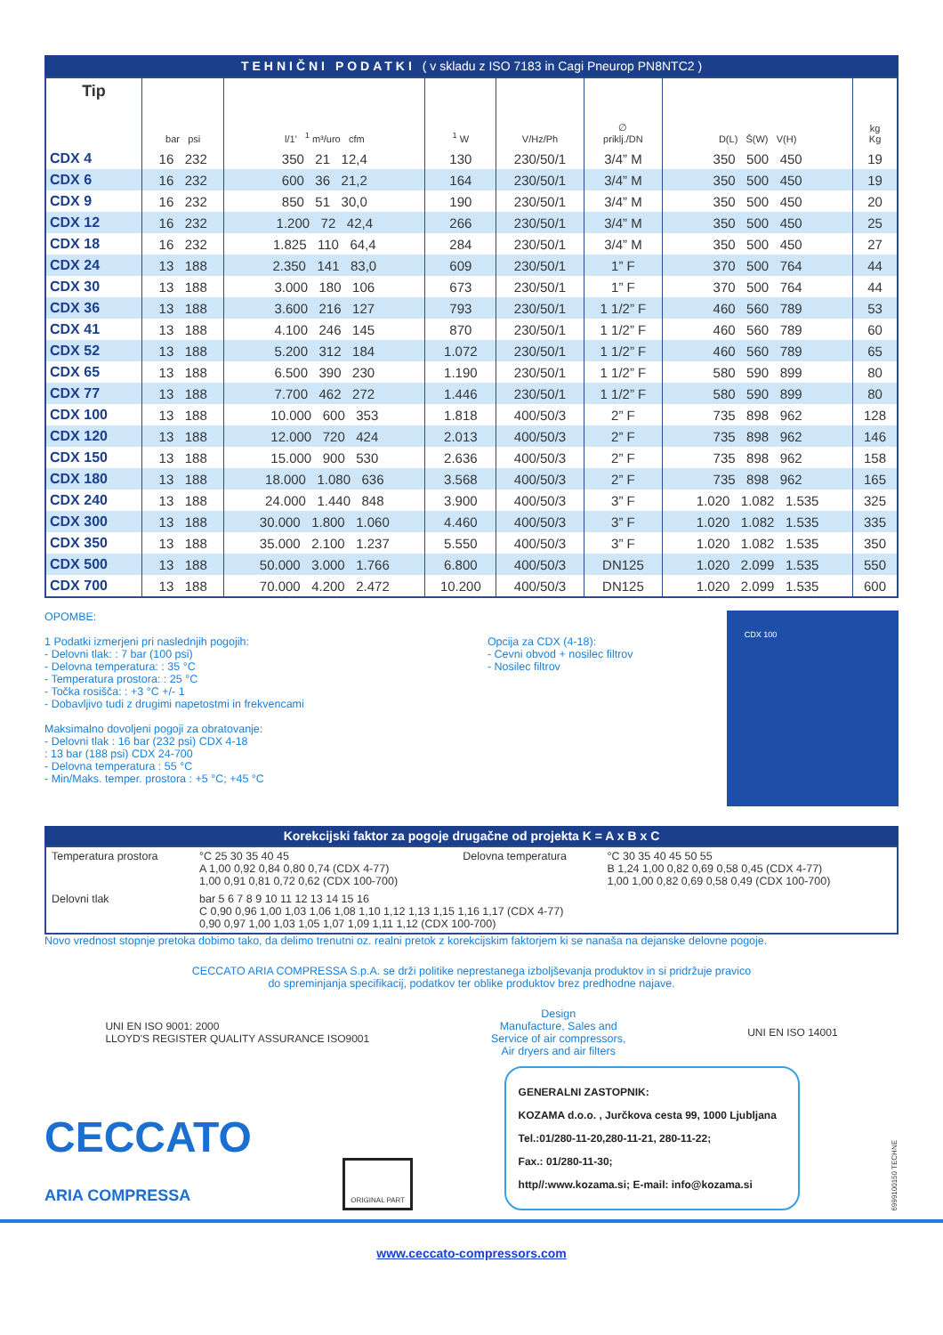TEHNIČNI PODATKI ( v skladu z ISO 7183 in Cagi Pneurop PN8NTC2 )
| Tip | bar psi | l/1’ <sup>1</sup> m³/uro cfm | <sup>1</sup> W | V/Hz/Ph | ∅ priklj./DN | D(L) Š(W) V(H) | kg Kg |
| --- | --- | --- | --- | --- | --- | --- | --- |
| CDX 4 | 16 232 | 350 21 12,4 | 130 | 230/50/1 | 3/4” M | 350 500 450 | 19 |
| CDX 6 | 16 232 | 600 36 21,2 | 164 | 230/50/1 | 3/4” M | 350 500 450 | 19 |
| CDX 9 | 16 232 | 850 51 30,0 | 190 | 230/50/1 | 3/4” M | 350 500 450 | 20 |
| CDX 12 | 16 232 | 1.200 72 42,4 | 266 | 230/50/1 | 3/4” M | 350 500 450 | 25 |
| CDX 18 | 16 232 | 1.825 110 64,4 | 284 | 230/50/1 | 3/4” M | 350 500 450 | 27 |
| CDX 24 | 13 188 | 2.350 141 83,0 | 609 | 230/50/1 | 1” F | 370 500 764 | 44 |
| CDX 30 | 13 188 | 3.000 180 106 | 673 | 230/50/1 | 1” F | 370 500 764 | 44 |
| CDX 36 | 13 188 | 3.600 216 127 | 793 | 230/50/1 | 1 1/2” F | 460 560 789 | 53 |
| CDX 41 | 13 188 | 4.100 246 145 | 870 | 230/50/1 | 1 1/2” F | 460 560 789 | 60 |
| CDX 52 | 13 188 | 5.200 312 184 | 1.072 | 230/50/1 | 1 1/2” F | 460 560 789 | 65 |
| CDX 65 | 13 188 | 6.500 390 230 | 1.190 | 230/50/1 | 1 1/2” F | 580 590 899 | 80 |
| CDX 77 | 13 188 | 7.700 462 272 | 1.446 | 230/50/1 | 1 1/2” F | 580 590 899 | 80 |
| CDX 100 | 13 188 | 10.000 600 353 | 1.818 | 400/50/3 | 2” F | 735 898 962 | 128 |
| CDX 120 | 13 188 | 12.000 720 424 | 2.013 | 400/50/3 | 2” F | 735 898 962 | 146 |
| CDX 150 | 13 188 | 15.000 900 530 | 2.636 | 400/50/3 | 2” F | 735 898 962 | 158 |
| CDX 180 | 13 188 | 18.000 1.080 636 | 3.568 | 400/50/3 | 2” F | 735 898 962 | 165 |
| CDX 240 | 13 188 | 24.000 1.440 848 | 3.900 | 400/50/3 | 3” F | 1.020 1.082 1.535 | 325 |
| CDX 300 | 13 188 | 30.000 1.800 1.060 | 4.460 | 400/50/3 | 3” F | 1.020 1.082 1.535 | 335 |
| CDX 350 | 13 188 | 35.000 2.100 1.237 | 5.550 | 400/50/3 | 3” F | 1.020 1.082 1.535 | 350 |
| CDX 500 | 13 188 | 50.000 3.000 1.766 | 6.800 | 400/50/3 | DN125 | 1.020 2.099 1.535 | 550 |
| CDX 700 | 13 188 | 70.000 4.200 2.472 | 10.200 | 400/50/3 | DN125 | 1.020 2.099 1.535 | 600 |
OPOMBE:
1 Podatki izmerjeni pri naslednjih pogojih:
- Delovni tlak: : 7 bar (100 psi)
- Delovna temperatura: : 35 °C
- Temperatura prostora: : 25 °C
- Točka rosišča: : +3 °C +/- 1
- Dobavljivo tudi z drugimi napetostmi in frekvencami
Maksimalno dovoljeni pogoji za obratovanje:
- Delovni tlak : 16 bar (232 psi) CDX 4-18
: 13 bar (188 psi) CDX 24-700
- Delovna temperatura : 55 °C
- Min/Maks. temper. prostora : +5 °C; +45 °C
Opcija za CDX (4-18):
- Cevni obvod + nosilec filtrov
- Nosilec filtrov
CDX 100
Korekcijski faktor za pogoje drugačne od projekta K = A x B x C
| Temperatura prostora | °C 25 30 35 40 45 A 1,00 0,92 0,84 0,80 0,74 (CDX 4-77) 1,00 0,91 0,81 0,72 0,62 (CDX 100-700) | Delovna temperatura | °C 30 35 40 45 50 55 B 1,24 1,00 0,82 0,69 0,58 0,45 (CDX 4-77) 1,00 1,00 0,82 0,69 0,58 0,49 (CDX 100-700) |
| Delovni tlak | bar 5 6 7 8 9 10 11 12 13 14 15 16 C 0,90 0,96 1,00 1,03 1,06 1,08 1,10 1,12 1,13 1,15 1,16 1,17 (CDX 4-77) 0,90 0,97 1,00 1,03 1,05 1,07 1,09 1,11 1,12 (CDX 100-700) | | |
Novo vrednost stopnje pretoka dobimo tako, da delimo trenutni oz. realni pretok z korekcijskim faktorjem ki se nanaša na dejanske delovne pogoje.
CECCATO ARIA COMPRESSA S.p.A. se drži politike neprestanega izboljševanja produktov in si pridržuje pravico
do spreminjanja specifikacij, podatkov ter oblike produktov brez predhodne najave.
UNI EN ISO 9001: 2000
LLOYD'S REGISTER QUALITY ASSURANCE ISO9001
Design
Manufacture, Sales and
Service of air compressors,
Air dryers and air filters
UNI EN ISO 14001
CECCATO
ARIA COMPRESSA
ORIGINAL PART
GENERALNI ZASTOPNIK:
KOZAMA d.o.o. , Jurčkova cesta 99, 1000 Ljubljana
Tel.:01/280-11-20,280-11-21, 280-11-22;
Fax.: 01/280-11-30;
http//:www.kozama.si; E-mail: info@kozama.si
6999100150 TECHNE
www.ceccato-compressors.com